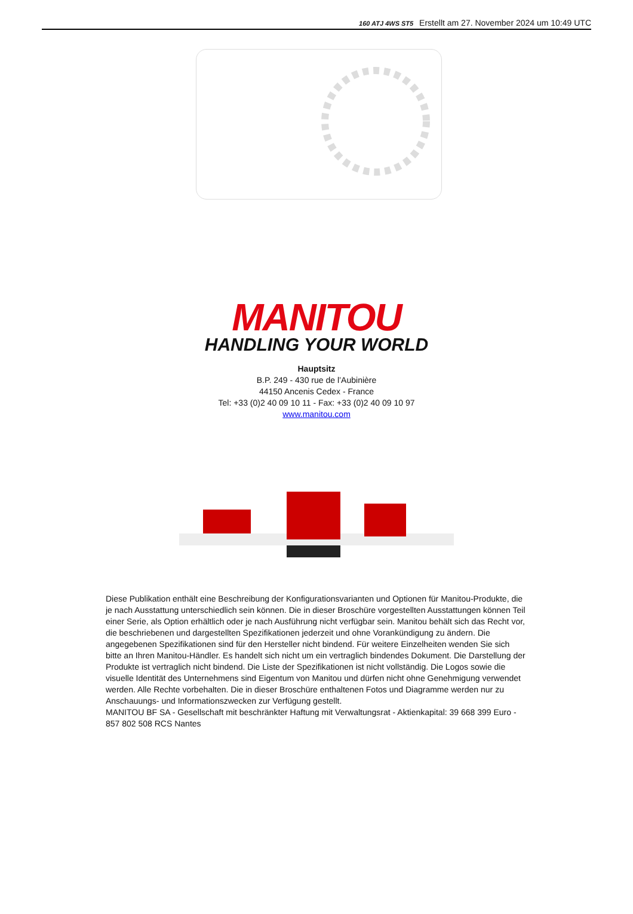160 ATJ 4WS ST5 Erstellt am 27. November 2024 um 10:49 UTC
MANITOU
HANDLING YOUR WORLD
Hauptsitz
B.P. 249 - 430 rue de l’Aubinière
44150 Ancenis Cedex - France
Tel: +33 (0)2 40 09 10 11 - Fax: +33 (0)2 40 09 10 97
www.manitou.com
Diese Publikation enthält eine Beschreibung der Konfigurationsvarianten und Optionen für Manitou-Produkte, die je nach Ausstattung unterschiedlich sein können. Die in dieser Broschüre vorgestellten Ausstattungen können Teil einer Serie, als Option erhältlich oder je nach Ausführung nicht verfügbar sein. Manitou behält sich das Recht vor, die beschriebenen und dargestellten Spezifikationen jederzeit und ohne Vorankündigung zu ändern. Die angegebenen Spezifikationen sind für den Hersteller nicht bindend. Für weitere Einzelheiten wenden Sie sich bitte an Ihren Manitou-Händler. Es handelt sich nicht um ein vertraglich bindendes Dokument. Die Darstellung der Produkte ist vertraglich nicht bindend. Die Liste der Spezifikationen ist nicht vollständig. Die Logos sowie die visuelle Identität des Unternehmens sind Eigentum von Manitou und dürfen nicht ohne Genehmigung verwendet werden. Alle Rechte vorbehalten. Die in dieser Broschüre enthaltenen Fotos und Diagramme werden nur zu Anschauungs- und Informationszwecken zur Verfügung gestellt.
MANITOU BF SA - Gesellschaft mit beschränkter Haftung mit Verwaltungsrat - Aktienkapital: 39 668 399 Euro - 857 802 508 RCS Nantes